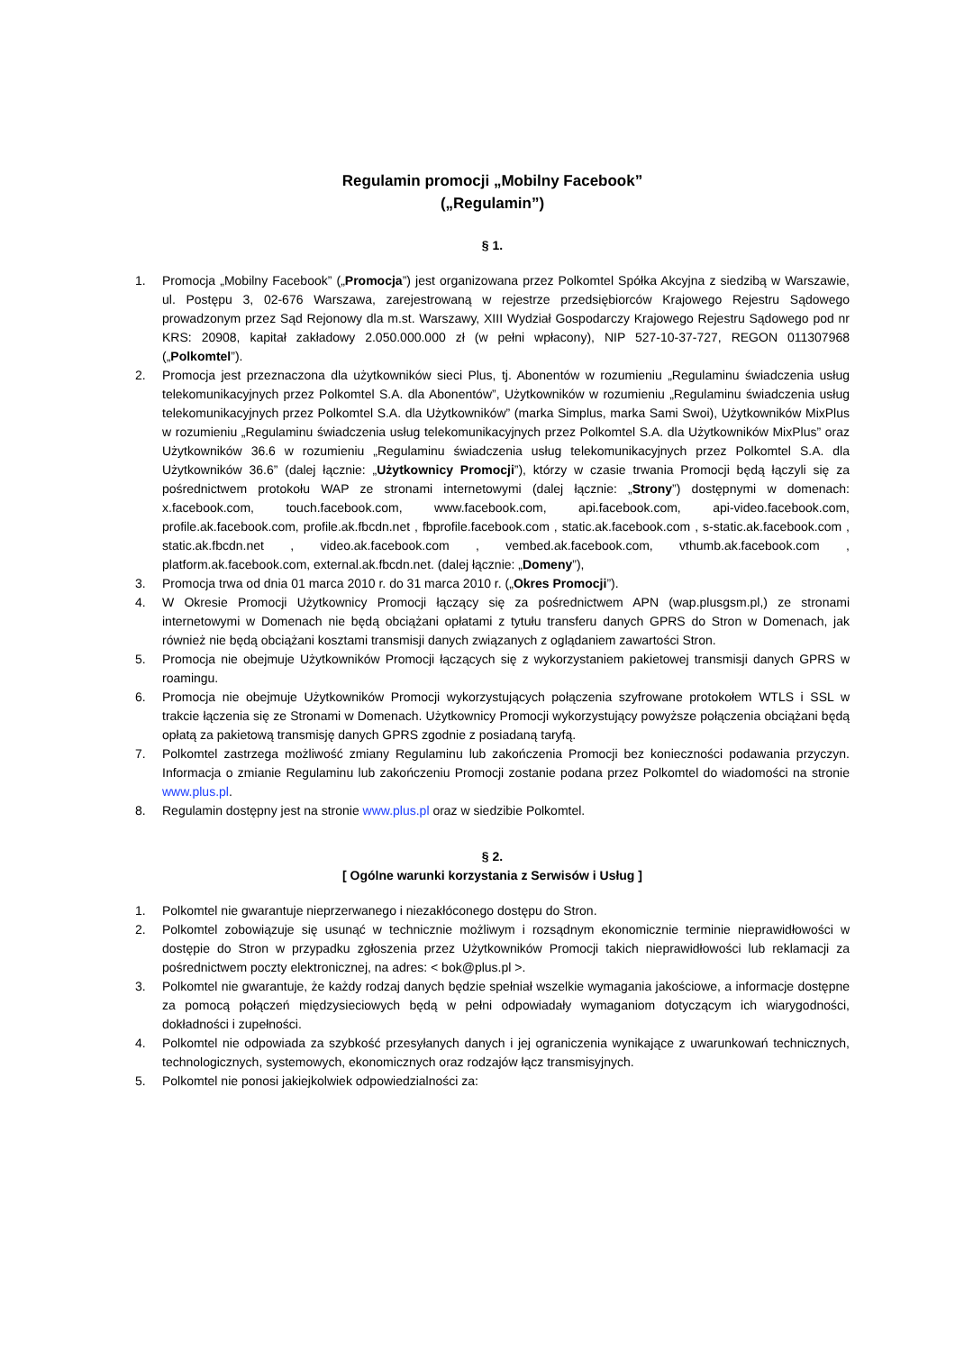Regulamin promocji „Mobilny Facebook”
(„Regulamin”)
§ 1.
1. Promocja „Mobilny Facebook” („Promocja”) jest organizowana przez Polkomtel Spółka Akcyjna z siedzibą w Warszawie, ul. Postępu 3, 02-676 Warszawa, zarejestrowaną w rejestrze przedsiębiorców Krajowego Rejestru Sądowego prowadzonym przez Sąd Rejonowy dla m.st. Warszawy, XIII Wydział Gospodarczy Krajowego Rejestru Sądowego pod nr KRS: 20908, kapitał zakładowy 2.050.000.000 zł (w pełni wpłacony), NIP 527-10-37-727, REGON 011307968 („Polkomtel”).
2. Promocja jest przeznaczona dla użytkowników sieci Plus, tj. Abonentów w rozumieniu „Regulaminu świadczenia usług telekomunikacyjnych przez Polkomtel S.A. dla Abonentów”, Użytkowników w rozumieniu „Regulaminu świadczenia usług telekomunikacyjnych przez Polkomtel S.A. dla Użytkowników” (marka Simplus, marka Sami Swoi), Użytkowników MixPlus w rozumieniu „Regulaminu świadczenia usług telekomunikacyjnych przez Polkomtel S.A. dla Użytkowników MixPlus” oraz Użytkowników 36.6 w rozumieniu „Regulaminu świadczenia usług telekomunikacyjnych przez Polkomtel S.A. dla Użytkowników 36.6” (dalej łącznie: „Użytkownicy Promocji”), którzy w czasie trwania Promocji będą łączyli się za pośrednictwem protokołu WAP ze stronami internetowymi (dalej łącznie: „Strony”) dostępnymi w domenach: x.facebook.com, touch.facebook.com, www.facebook.com, api.facebook.com, api-video.facebook.com, profile.ak.facebook.com, profile.ak.fbcdn.net , fbprofile.facebook.com , static.ak.facebook.com , s-static.ak.facebook.com , static.ak.fbcdn.net , video.ak.facebook.com , vembed.ak.facebook.com, vthumb.ak.facebook.com , platform.ak.facebook.com, external.ak.fbcdn.net. (dalej łącznie: „Domeny”),
3. Promocja trwa od dnia 01 marca 2010 r. do 31 marca 2010 r. („Okres Promocji”).
4. W Okresie Promocji Użytkownicy Promocji łączący się za pośrednictwem APN (wap.plusgsm.pl,) ze stronami internetowymi w Domenach nie będą obciążani opłatami z tytułu transferu danych GPRS do Stron w Domenach, jak również nie będą obciążani kosztami transmisji danych związanych z oglądaniem zawartości Stron.
5. Promocja nie obejmuje Użytkowników Promocji łączących się z wykorzystaniem pakietowej transmisji danych GPRS w roamingu.
6. Promocja nie obejmuje Użytkowników Promocji wykorzystujących połączenia szyfrowane protokołem WTLS i SSL w trakcie łączenia się ze Stronami w Domenach. Użytkownicy Promocji wykorzystujący powyższe połączenia obciążani będą opłatą za pakietową transmisję danych GPRS zgodnie z posiadaną taryfą.
7. Polkomtel zastrzega możliwość zmiany Regulaminu lub zakończenia Promocji bez konieczności podawania przyczyn. Informacja o zmianie Regulaminu lub zakończeniu Promocji zostanie podana przez Polkomtel do wiadomości na stronie www.plus.pl.
8. Regulamin dostępny jest na stronie www.plus.pl oraz w siedzibie Polkomtel.
§ 2.
[ Ogólne warunki korzystania z Serwisów i Usług ]
1. Polkomtel nie gwarantuje nieprzerwanego i niezakłóconego dostępu do Stron.
2. Polkomtel zobowiązuje się usunąć w technicznie możliwym i rozsądnym ekonomicznie terminie nieprawidłowości w dostępie do Stron w przypadku zgłoszenia przez Użytkowników Promocji takich nieprawidłowości lub reklamacji za pośrednictwem poczty elektronicznej, na adres: < bok@plus.pl >.
3. Polkomtel nie gwarantuje, że każdy rodzaj danych będzie spełniał wszelkie wymagania jakościowe, a informacje dostępne za pomocą połączeń międzysieciowych będą w pełni odpowiadały wymaganiom dotyczącym ich wiarygodności, dokładności i zupełności.
4. Polkomtel nie odpowiada za szybkość przesyłanych danych i jej ograniczenia wynikające z uwarunkowań technicznych, technologicznych, systemowych, ekonomicznych oraz rodzajów łącz transmisyjnych.
5. Polkomtel nie ponosi jakiejkolwiek odpowiedzialności za: